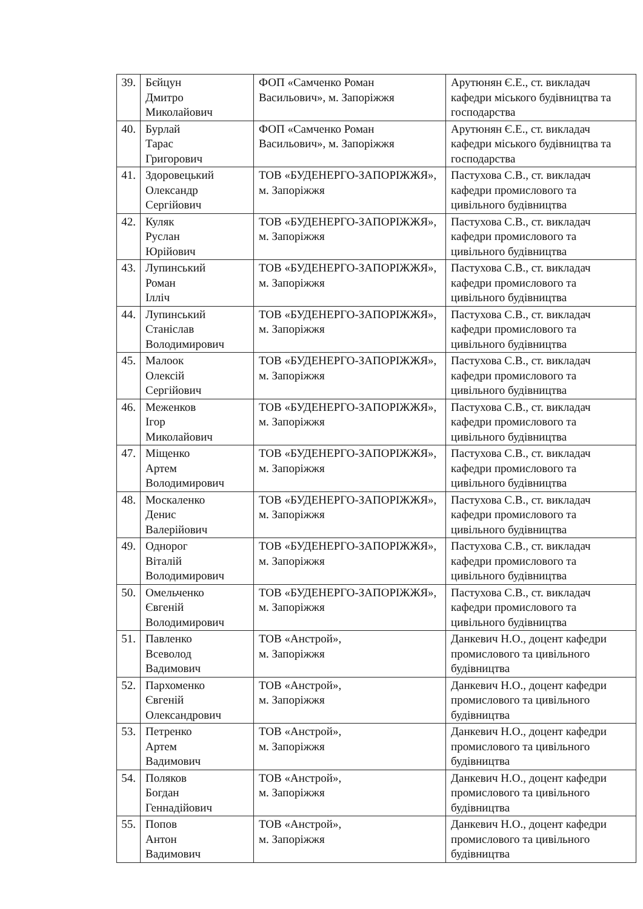| 39. | Бєйцун Дмитро Миколайович | ФОП «Самченко Роман Васильович», м. Запоріжжя | Арутюнян Є.Е., ст. викладач кафедри міського будівництва та господарства |
| 40. | Бурлай Тарас Григорович | ФОП «Самченко Роман Васильович», м. Запоріжжя | Арутюнян Є.Е., ст. викладач кафедри міського будівництва та господарства |
| 41. | Здоровецький Олександр Сергійович | ТОВ «БУДЕНЕРГО-ЗАПОРІЖЖЯ», м. Запоріжжя | Пастухова С.В., ст. викладач кафедри промислового та цивільного будівництва |
| 42. | Куляк Руслан Юрійович | ТОВ «БУДЕНЕРГО-ЗАПОРІЖЖЯ», м. Запоріжжя | Пастухова С.В., ст. викладач кафедри промислового та цивільного будівництва |
| 43. | Лупинський Роман Ілліч | ТОВ «БУДЕНЕРГО-ЗАПОРІЖЖЯ», м. Запоріжжя | Пастухова С.В., ст. викладач кафедри промислового та цивільного будівництва |
| 44. | Лупинський Станіслав Володимирович | ТОВ «БУДЕНЕРГО-ЗАПОРІЖЖЯ», м. Запоріжжя | Пастухова С.В., ст. викладач кафедри промислового та цивільного будівництва |
| 45. | Малоок Олексій Сергійович | ТОВ «БУДЕНЕРГО-ЗАПОРІЖЖЯ», м. Запоріжжя | Пастухова С.В., ст. викладач кафедри промислового та цивільного будівництва |
| 46. | Меженков Ігор Миколайович | ТОВ «БУДЕНЕРГО-ЗАПОРІЖЖЯ», м. Запоріжжя | Пастухова С.В., ст. викладач кафедри промислового та цивільного будівництва |
| 47. | Міщенко Артем Володимирович | ТОВ «БУДЕНЕРГО-ЗАПОРІЖЖЯ», м. Запоріжжя | Пастухова С.В., ст. викладач кафедри промислового та цивільного будівництва |
| 48. | Москаленко Денис Валерійович | ТОВ «БУДЕНЕРГО-ЗАПОРІЖЖЯ», м. Запоріжжя | Пастухова С.В., ст. викладач кафедри промислового та цивільного будівництва |
| 49. | Однорог Віталій Володимирович | ТОВ «БУДЕНЕРГО-ЗАПОРІЖЖЯ», м. Запоріжжя | Пастухова С.В., ст. викладач кафедри промислового та цивільного будівництва |
| 50. | Омельченко Євгеній Володимирович | ТОВ «БУДЕНЕРГО-ЗАПОРІЖЖЯ», м. Запоріжжя | Пастухова С.В., ст. викладач кафедри промислового та цивільного будівництва |
| 51. | Павленко Всеволод Вадимович | ТОВ «Анстрой», м. Запоріжжя | Данкевич Н.О., доцент кафедри промислового та цивільного будівництва |
| 52. | Пархоменко Євгеній Олександрович | ТОВ «Анстрой», м. Запоріжжя | Данкевич Н.О., доцент кафедри промислового та цивільного будівництва |
| 53. | Петренко Артем Вадимович | ТОВ «Анстрой», м. Запоріжжя | Данкевич Н.О., доцент кафедри промислового та цивільного будівництва |
| 54. | Поляков Богдан Геннадійович | ТОВ «Анстрой», м. Запоріжжя | Данкевич Н.О., доцент кафедри промислового та цивільного будівництва |
| 55. | Попов Антон Вадимович | ТОВ «Анстрой», м. Запоріжжя | Данкевич Н.О., доцент кафедри промислового та цивільного будівництва |